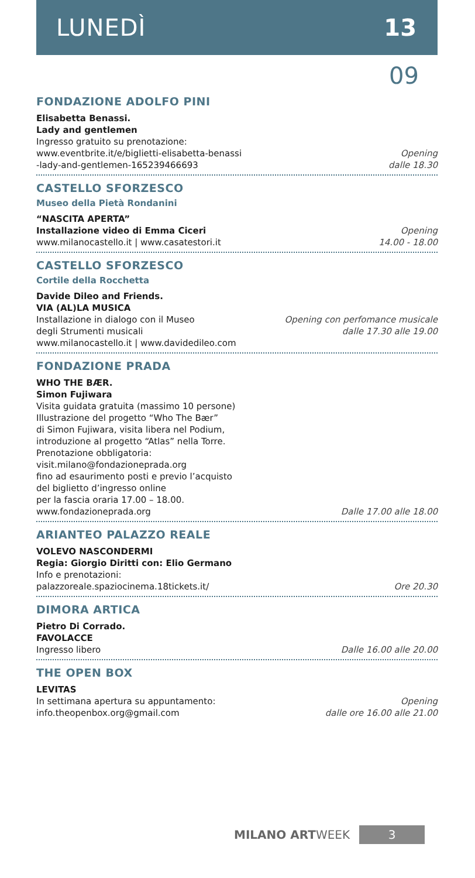LUNEDÌ 13
09
FONDAZIONE ADOLFO PINI
Elisabetta Benassi.
Lady and gentlemen
Ingresso gratuito su prenotazione:
www.eventbrite.it/e/biglietti-elisabetta-benassi
-lady-and-gentlemen-165239466693
Opening
dalle 18.30
CASTELLO SFORZESCO
Museo della Pietà Rondanini
“NASCITA APERTA”
Installazione video di Emma Ciceri
www.milanocastello.it | www.casatestori.it
Opening
14.00 - 18.00
CASTELLO SFORZESCO
Cortile della Rocchetta
Davide Dileo and Friends.
VIA (AL)LA MUSICA
Installazione in dialogo con il Museo
degli Strumenti musicali
www.milanocastello.it | www.davidedileo.com
Opening con perfomance musicale
dalle 17.30 alle 19.00
FONDAZIONE PRADA
WHO THE BÆR.
Simon Fujiwara
Visita guidata gratuita (massimo 10 persone)
Illustrazione del progetto “Who The Bær”
di Simon Fujiwara, visita libera nel Podium,
introduzione al progetto “Atlas” nella Torre.
Prenotazione obbligatoria:
visit.milano@fondazioneprada.org
fino ad esaurimento posti e previo l’acquisto
del biglietto d’ingresso online
per la fascia oraria 17.00 – 18.00.
www.fondazioneprada.org
Dalle 17.00 alle 18.00
ARIANTEO PALAZZO REALE
VOLEVO NASCONDERMI
Regia: Giorgio Diritti con: Elio Germano
Info e prenotazioni:
palazzoreale.spaziocinema.18tickets.it/
Ore 20.30
DIMORA ARTICA
Pietro Di Corrado.
FAVOLACCE
Ingresso libero
Dalle 16.00 alle 20.00
THE OPEN BOX
LEVITAS
In settimana apertura su appuntamento:
info.theopenbox.org@gmail.com
Opening
dalle ore 16.00 alle 21.00
MILANO ARTWEEK 3